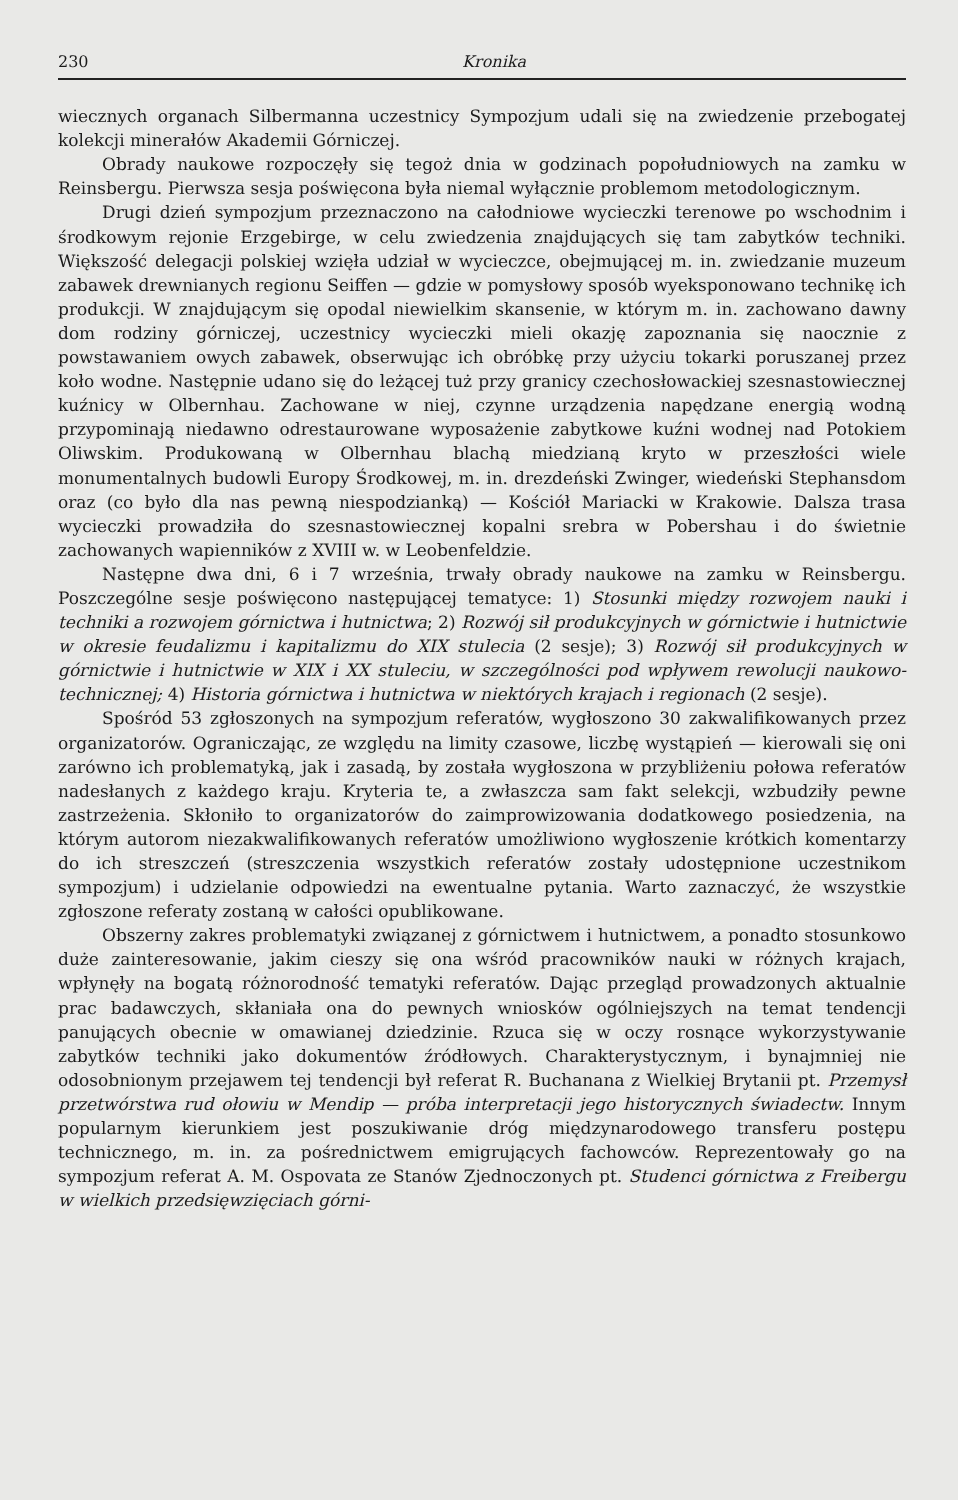230 Kronika
wiecznych organach Silbermanna uczestnicy Sympozjum udali się na zwiedzenie przebogatej kolekcji minerałów Akademii Górniczej.
Obrady naukowe rozpoczęły się tegoż dnia w godzinach popołudniowych na zamku w Reinsbergu. Pierwsza sesja poświęcona była niemal wyłącznie problemom metodologicznym.
Drugi dzień sympozjum przeznaczono na całodniowe wycieczki terenowe po wschodnim i środkowym rejonie Erzgebirge, w celu zwiedzenia znajdujących się tam zabytków techniki. Większość delegacji polskiej wzięła udział w wycieczce, obejmującej m. in. zwiedzanie muzeum zabawek drewnianych regionu Seiffen — gdzie w pomysłowy sposób wyeksponowano technikę ich produkcji. W znajdującym się opodal niewielkim skansenie, w którym m. in. zachowano dawny dom rodziny górniczej, uczestnicy wycieczki mieli okazję zapoznania się naocznie z powstawaniem owych zabawek, obserwując ich obróbkę przy użyciu tokarki poruszanej przez koło wodne. Następnie udano się do leżącej tuż przy granicy czechosłowackiej szesnastowiecznej kuźnicy w Olbernhau. Zachowane w niej, czynne urządzenia napędzane energią wodną przypominają niedawno odrestaurowane wyposażenie zabytkowe kuźni wodnej nad Potokiem Oliwskim. Produkowaną w Olbernhau blachą miedzianą kryto w przeszłości wiele monumentalnych budowli Europy Środkowej, m. in. drezdeński Zwinger, wiedeński Stephansdom oraz (co było dla nas pewną niespodzianką) — Kościół Mariacki w Krakowie. Dalsza trasa wycieczki prowadziła do szesnastowiecznej kopalni srebra w Pobershau i do świetnie zachowanych wapienników z XVIII w. w Leobenfeldzie.
Następne dwa dni, 6 i 7 września, trwały obrady naukowe na zamku w Reinsbergu. Poszczególne sesje poświęcono następującej tematyce: 1) Stosunki między rozwojem nauki i techniki a rozwojem górnictwa i hutnictwa; 2) Rozwój sił produkcyjnych w górnictwie i hutnictwie w okresie feudalizmu i kapitalizmu do XIX stulecia (2 sesje); 3) Rozwój sił produkcyjnych w górnictwie i hutnictwie w XIX i XX stuleciu, w szczególności pod wpływem rewolucji naukowo-technicznej; 4) Historia górnictwa i hutnictwa w niektórych krajach i regionach (2 sesje).
Spośród 53 zgłoszonych na sympozjum referatów, wygłoszono 30 zakwalifikowanych przez organizatorów. Ograniczając, ze względu na limity czasowe, liczbę wystąpień — kierowali się oni zarówno ich problematyką, jak i zasadą, by została wygłoszona w przybliżeniu połowa referatów nadesłanych z każdego kraju. Kryteria te, a zwłaszcza sam fakt selekcji, wzbudziły pewne zastrzeżenia. Skłoniło to organizatorów do zaimprowizowania dodatkowego posiedzenia, na którym autorom niezakwalifikowanych referatów umożliwiono wygłoszenie krótkich komentarzy do ich streszczeń (streszczenia wszystkich referatów zostały udostępnione uczestnikom sympozjum) i udzielanie odpowiedzi na ewentualne pytania. Warto zaznaczyć, że wszystkie zgłoszone referaty zostaną w całości opublikowane.
Obszerny zakres problematyki związanej z górnictwem i hutnictwem, a ponadto stosunkowo duże zainteresowanie, jakim cieszy się ona wśród pracowników nauki w różnych krajach, wpłynęły na bogatą różnorodność tematyki referatów. Dając przegląd prowadzonych aktualnie prac badawczych, skłaniała ona do pewnych wniosków ogólniejszych na temat tendencji panujących obecnie w omawianej dziedzinie. Rzuca się w oczy rosnące wykorzystywanie zabytków techniki jako dokumentów źródłowych. Charakterystycznym, i bynajmniej nie odosobnionym przejawem tej tendencji był referat R. Buchanana z Wielkiej Brytanii pt. Przemysł przetwórstwa rud ołowiu w Mendip — próba interpretacji jego historycznych świadectw. Innym popularnym kierunkiem jest poszukiwanie dróg międzynarodowego transferu postępu technicznego, m. in. za pośrednictwem emigrujących fachowców. Reprezentowały go na sympozjum referat A. M. Ospovata ze Stanów Zjednoczonych pt. Studenci górnictwa z Freibergu w wielkich przedsięwzięciach górni-